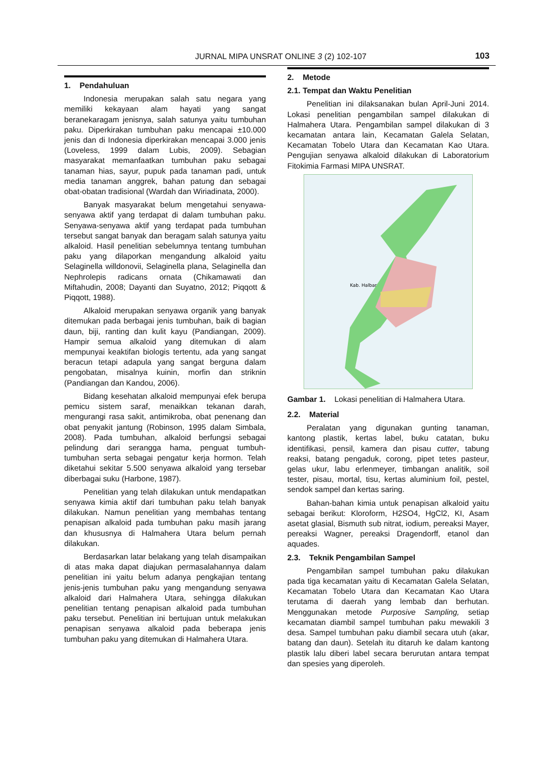JURNAL MIPA UNSRAT ONLINE 3 (2) 102-107 103
1. Pendahuluan
Indonesia merupakan salah satu negara yang memiliki kekayaan alam hayati yang sangat beranekaragam jenisnya, salah satunya yaitu tumbuhan paku. Diperkirakan tumbuhan paku mencapai ±10.000 jenis dan di Indonesia diperkirakan mencapai 3.000 jenis (Loveless, 1999 dalam Lubis, 2009). Sebagian masyarakat memanfaatkan tumbuhan paku sebagai tanaman hias, sayur, pupuk pada tanaman padi, untuk media tanaman anggrek, bahan patung dan sebagai obat-obatan tradisional (Wardah dan Wiriadinata, 2000).
Banyak masyarakat belum mengetahui senyawa-senyawa aktif yang terdapat di dalam tumbuhan paku. Senyawa-senyawa aktif yang terdapat pada tumbuhan tersebut sangat banyak dan beragam salah satunya yaitu alkaloid. Hasil penelitian sebelumnya tentang tumbuhan paku yang dilaporkan mengandung alkaloid yaitu Selaginella willdonovii, Selaginella plana, Selaginella dan Nephrolepis radicans ornata (Chikamawati dan Miftahudin, 2008; Dayanti dan Suyatno, 2012; Piqqott & Piqqott, 1988).
Alkaloid merupakan senyawa organik yang banyak ditemukan pada berbagai jenis tumbuhan, baik di bagian daun, biji, ranting dan kulit kayu (Pandiangan, 2009). Hampir semua alkaloid yang ditemukan di alam mempunyai keaktifan biologis tertentu, ada yang sangat beracun tetapi adapula yang sangat berguna dalam pengobatan, misalnya kuinin, morfin dan striknin (Pandiangan dan Kandou, 2006).
Bidang kesehatan alkaloid mempunyai efek berupa pemicu sistem saraf, menaikkan tekanan darah, mengurangi rasa sakit, antimikroba, obat penenang dan obat penyakit jantung (Robinson, 1995 dalam Simbala, 2008). Pada tumbuhan, alkaloid berfungsi sebagai pelindung dari serangga hama, penguat tumbuh-tumbuhan serta sebagai pengatur kerja hormon. Telah diketahui sekitar 5.500 senyawa alkaloid yang tersebar diberbagai suku (Harbone, 1987).
Penelitian yang telah dilakukan untuk mendapatkan senyawa kimia aktif dari tumbuhan paku telah banyak dilakukan. Namun penelitian yang membahas tentang penapisan alkaloid pada tumbuhan paku masih jarang dan khususnya di Halmahera Utara belum pernah dilakukan.
Berdasarkan latar belakang yang telah disampaikan di atas maka dapat diajukan permasalahannya dalam penelitian ini yaitu belum adanya pengkajian tentang jenis-jenis tumbuhan paku yang mengandung senyawa alkaloid dari Halmahera Utara, sehingga dilakukan penelitian tentang penapisan alkaloid pada tumbuhan paku tersebut. Penelitian ini bertujuan untuk melakukan penapisan senyawa alkaloid pada beberapa jenis tumbuhan paku yang ditemukan di Halmahera Utara.
2. Metode
2.1. Tempat dan Waktu Penelitian
Penelitian ini dilaksanakan bulan April-Juni 2014. Lokasi penelitian pengambilan sampel dilakukan di Halmahera Utara. Pengambilan sampel dilakukan di 3 kecamatan antara lain, Kecamatan Galela Selatan, Kecamatan Tobelo Utara dan Kecamatan Kao Utara. Pengujian senyawa alkaloid dilakukan di Laboratorium Fitokimia Farmasi MIPA UNSRAT.
Kab. Halbar
Gambar 1. Lokasi penelitian di Halmahera Utara.
2.2. Material
Peralatan yang digunakan gunting tanaman, kantong plastik, kertas label, buku catatan, buku identifikasi, pensil, kamera dan pisau cutter, tabung reaksi, batang pengaduk, corong, pipet tetes pasteur, gelas ukur, labu erlenmeyer, timbangan analitik, soil tester, pisau, mortal, tisu, kertas aluminium foil, pestel, sendok sampel dan kertas saring.
Bahan-bahan kimia untuk penapisan alkaloid yaitu sebagai berikut: Kloroform, H2SO4, HgCl2, KI, Asam asetat glasial, Bismuth sub nitrat, iodium, pereaksi Mayer, pereaksi Wagner, pereaksi Dragendorff, etanol dan aquades.
2.3. Teknik Pengambilan Sampel
Pengambilan sampel tumbuhan paku dilakukan pada tiga kecamatan yaitu di Kecamatan Galela Selatan, Kecamatan Tobelo Utara dan Kecamatan Kao Utara terutama di daerah yang lembab dan berhutan. Menggunakan metode Purposive Sampling, setiap kecamatan diambil sampel tumbuhan paku mewakili 3 desa. Sampel tumbuhan paku diambil secara utuh (akar, batang dan daun). Setelah itu ditaruh ke dalam kantong plastik lalu diberi label secara berurutan antara tempat dan spesies yang diperoleh.